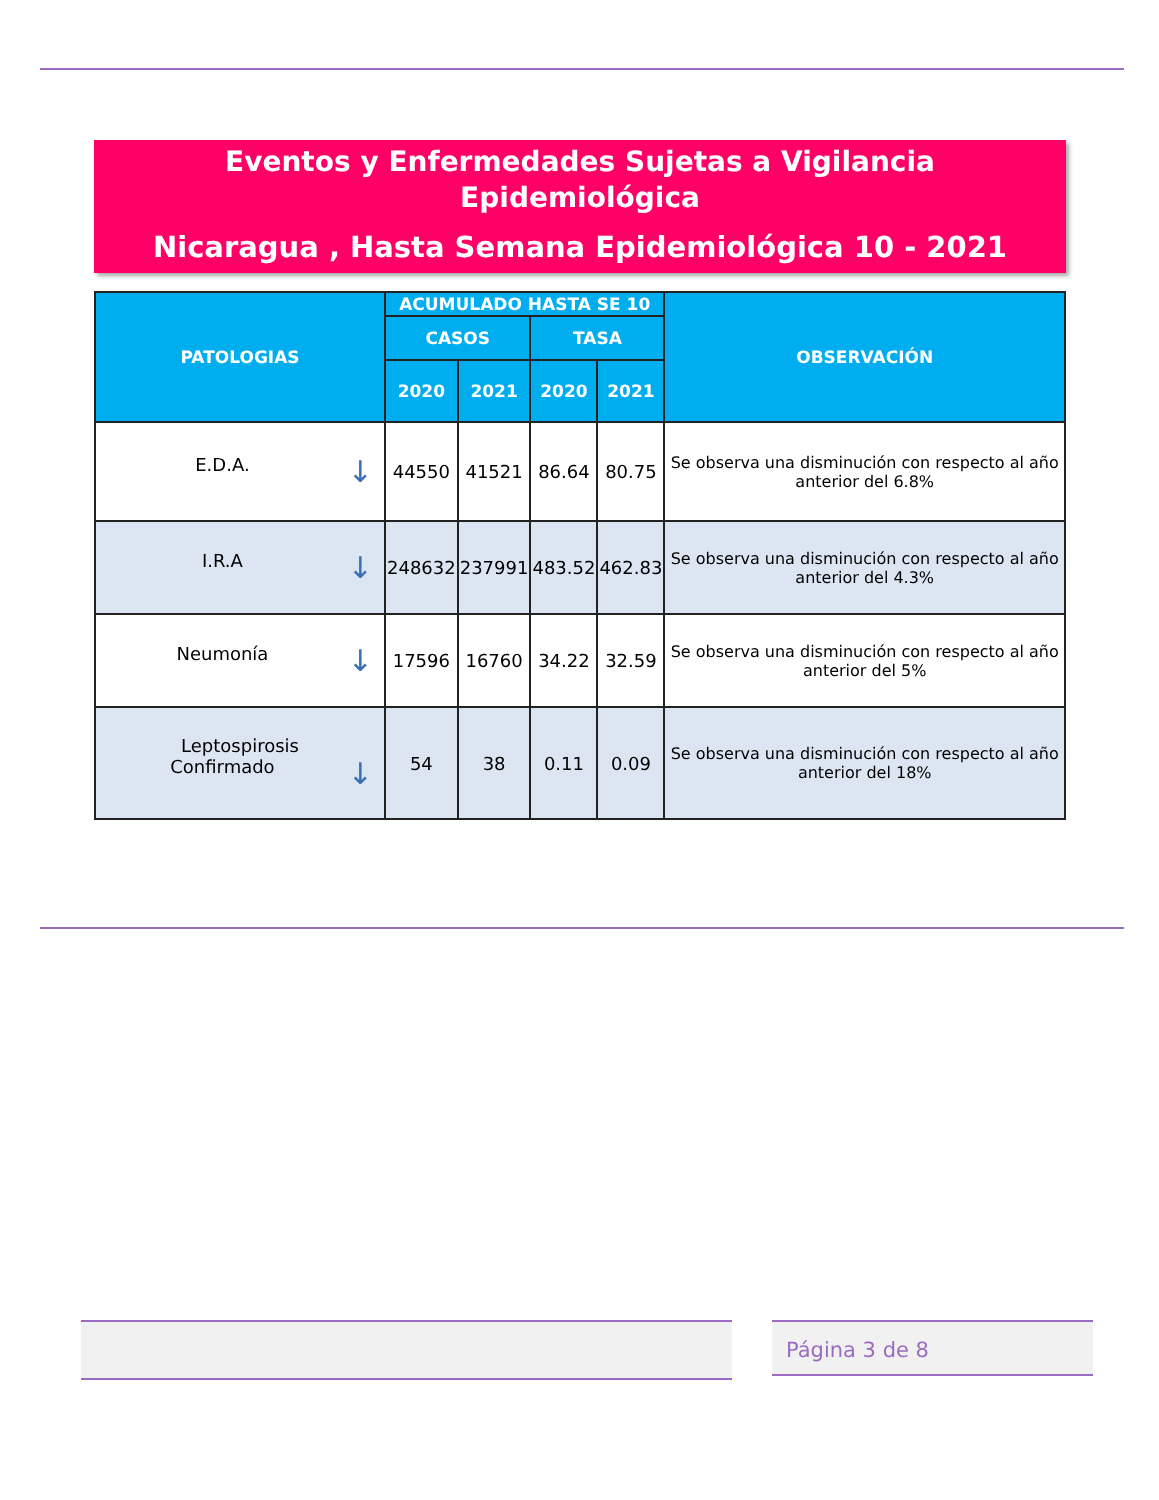Eventos y Enfermedades Sujetas a Vigilancia
Epidemiológica
Nicaragua , Hasta Semana Epidemiológica 10 - 2021
| PATOLOGIAS | ACUMULADO HASTA SE 10 | | | | OBSERVACIÓN |
| --- | --- | --- | --- | --- | --- |
| | CASOS | | TASA | | |
| | 2020 | 2021 | 2020 | 2021 | |
| E.D.A. ↓ | 44550 | 41521 | 86.64 | 80.75 | Se observa una disminución con respecto al año anterior del 6.8% |
| I.R.A ↓ | 248632 | 237991 | 483.52 | 462.83 | Se observa una disminución con respecto al año anterior del 4.3% |
| Neumonía ↓ | 17596 | 16760 | 34.22 | 32.59 | Se observa una disminución con respecto al año anterior del 5% |
| Leptospirosis Confirmado ↓ | 54 | 38 | 0.11 | 0.09 | Se observa una disminución con respecto al año anterior del 18% |
Página 3 de 8